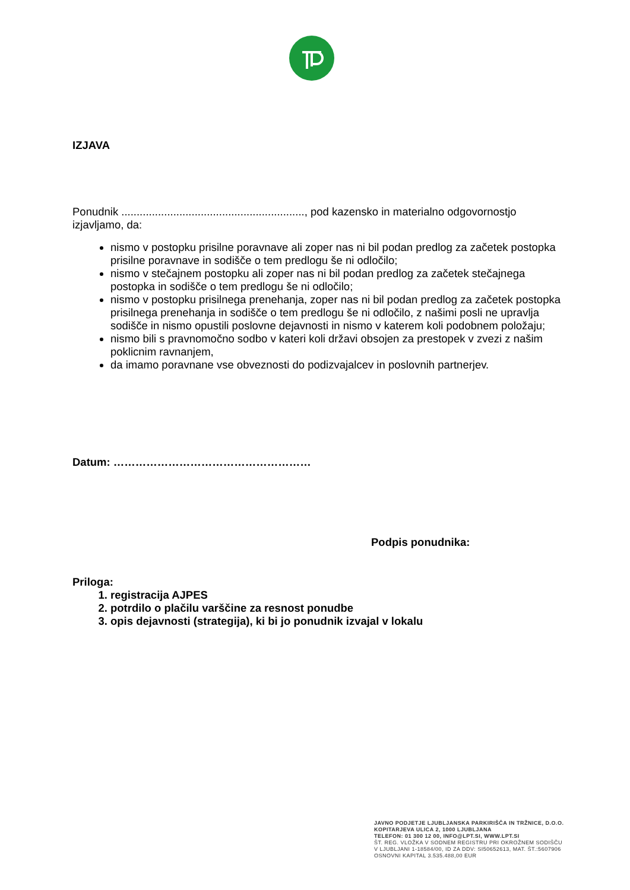IZJAVA
Ponudnik ............................................................, pod kazensko in materialno odgovornostjo izjavljamo, da:
nismo v postopku prisilne poravnave ali zoper nas ni bil podan predlog za začetek postopka prisilne poravnave in sodišče o tem predlogu še ni odločilo;
nismo v stečajnem postopku ali zoper nas ni bil podan predlog za začetek stečajnega postopka in sodišče o tem predlogu še ni odločilo;
nismo v postopku prisilnega prenehanja, zoper nas ni bil podan predlog za začetek postopka prisilnega prenehanja in sodišče o tem predlogu še ni odločilo, z našimi posli ne upravlja sodišče in nismo opustili poslovne dejavnosti in nismo v katerem koli podobnem položaju;
nismo bili s pravnomočno sodbo v kateri koli državi obsojen za prestopek v zvezi z našim poklicnim ravnanjem,
da imamo poravnane vse obveznosti do podizvajalcev in poslovnih partnerjev.
Datum: ………………………………………………
Podpis ponudnika:
Priloga:
1. registracija AJPES
2. potrdilo o plačilu varščine za resnost ponudbe
3. opis dejavnosti (strategija), ki bi jo ponudnik izvajal v lokalu
JAVNO PODJETJE LJUBLJANSKA PARKIRIŠČA IN TRŽNICE, D.O.O.
KOPITARJEVA ULICA 2, 1000 LJUBLJANA
TELEFON: 01 300 12 00, INFO@LPT.SI, WWW.LPT.SI
ŠT. REG. VLOŽKA V SODNEM REGISTRU PRI OKROŽNEM SODIŠČU
V LJUBLJANI 1-18584/00, ID ZA DDV: SI50652613, MAT. ŠT.:5607906
OSNOVNI KAPITAL 3.535.488,00 EUR